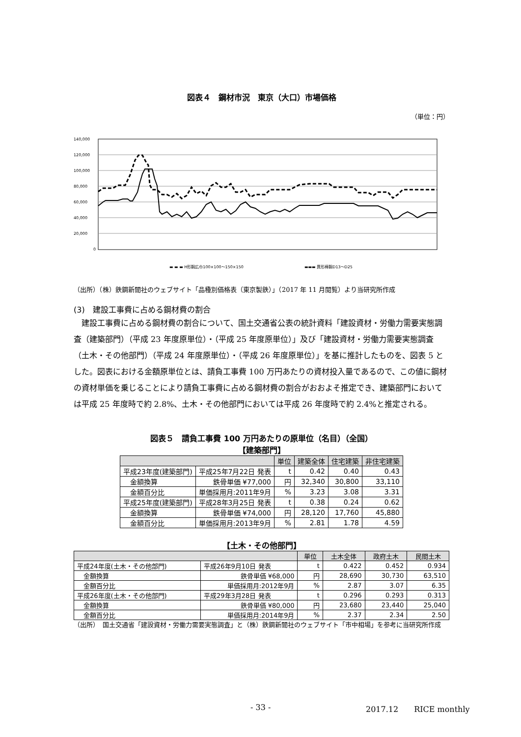図表４　鋼材市況　東京（大口）市場価格
（単位：円）
140,000
120,000
100,000
80,000
60,000
40,000
20,000
0
▬ ▬ ▬ H形鋼広巾100×100～150×150
▬▬▬ 異形棒鋼D13～D25
（出所）（株）鉄鋼新聞社のウェブサイト「品種別価格表（東京製鉄）」（2017 年 11 月閲覧）より当研究所作成
(3)　建設工事費に占める鋼材費の割合
建設工事費に占める鋼材費の割合について、国土交通省公表の統計資料「建設資材・労働力需要実態調査（建築部門）（平成 23 年度原単位）・（平成 25 年度原単位）」及び「建設資材・労働力需要実態調査（土木・その他部門）（平成 24 年度原単位）・（平成 26 年度原単位）」を基に推計したものを、図表 5 とした。図表における金額原単位とは、請負工事費 100 万円あたりの資材投入量であるので、この値に鋼材の資材単価を乗じることにより請負工事費に占める鋼材費の割合がおおよそ推定でき、建築部門においては平成 25 年度時で約 2.8%、土木・その他部門においては平成 26 年度時で約 2.4%と推定される。
図表５　請負工事費 100 万円あたりの原単位（名目）（全国）
【建築部門】
| | | 単位 | 建築全体 | 住宅建築 | 非住宅建築 |
| --- | --- | --- | --- | --- | --- |
| 平成23年度(建築部門) | 平成25年7月22日 発表 | t | 0.42 | 0.40 | 0.43 |
| 金額換算 | 鉄骨単価 ¥77,000 | 円 | 32,340 | 30,800 | 33,110 |
| 金額百分比 | 単価採用月:2011年9月 | % | 3.23 | 3.08 | 3.31 |
| 平成25年度(建築部門) | 平成28年3月25日 発表 | t | 0.38 | 0.24 | 0.62 |
| 金額換算 | 鉄骨単価 ¥74,000 | 円 | 28,120 | 17,760 | 45,880 |
| 金額百分比 | 単価採用月:2013年9月 | % | 2.81 | 1.78 | 4.59 |
【土木・その他部門】
| | | 単位 | 土木全体 | 政府土木 | 民間土木 |
| --- | --- | --- | --- | --- | --- |
| 平成24年度(土木・その他部門) | 平成26年9月10日 発表 | t | 0.422 | 0.452 | 0.934 |
| 金額換算 | 鉄骨単価 ¥68,000 | 円 | 28,690 | 30,730 | 63,510 |
| 金額百分比 | 単価採用月:2012年9月 | % | 2.87 | 3.07 | 6.35 |
| 平成26年度(土木・その他部門) | 平成29年3月28日 発表 | t | 0.296 | 0.293 | 0.313 |
| 金額換算 | 鉄骨単価 ¥80,000 | 円 | 23,680 | 23,440 | 25,040 |
| 金額百分比 | 単価採用月:2014年9月 | % | 2.37 | 2.34 | 2.50 |
（出所）　国土交通省「建設資材・労働力需要実態調査」と（株）鉄鋼新聞社のウェブサイト「市中相場」を参考に当研究所作成
- 33 - 2017.12　　RICE monthly